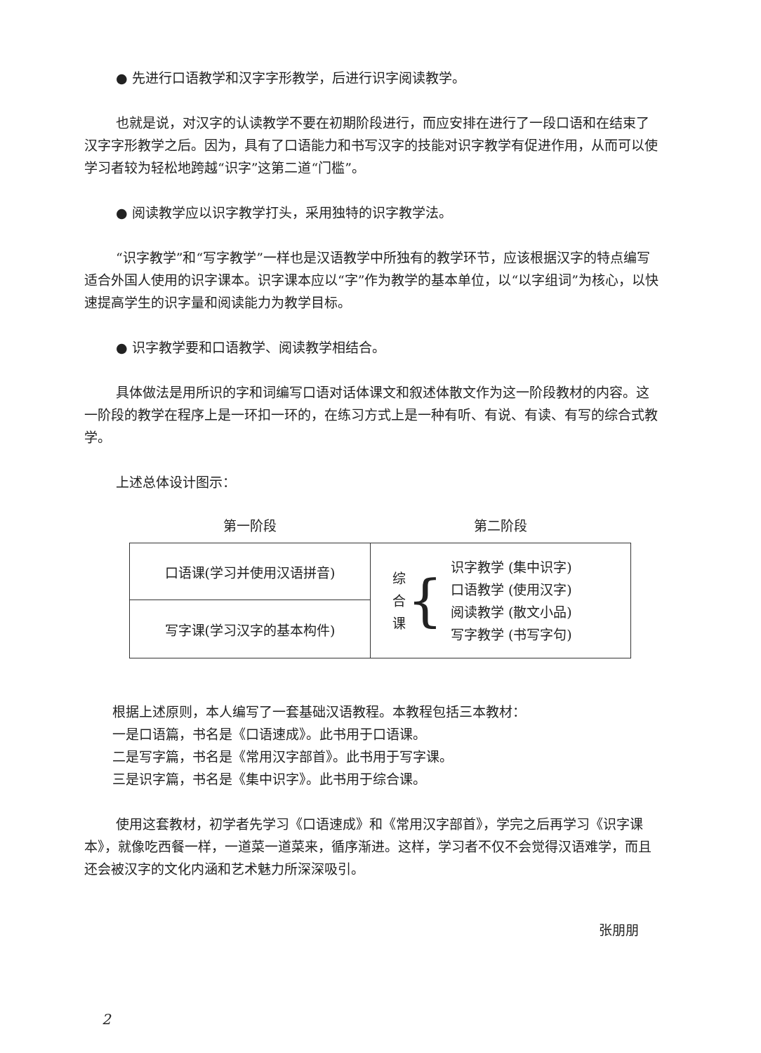● 先进行口语教学和汉字字形教学，后进行识字阅读教学。
也就是说，对汉字的认读教学不要在初期阶段进行，而应安排在进行了一段口语和在结束了汉字字形教学之后。因为，具有了口语能力和书写汉字的技能对识字教学有促进作用，从而可以使学习者较为轻松地跨越“识字”这第二道“门槛”。
● 阅读教学应以识字教学打头，采用独特的识字教学法。
“识字教学”和“写字教学”一样也是汉语教学中所独有的教学环节，应该根据汉字的特点编写适合外国人使用的识字课本。识字课本应以“字”作为教学的基本单位，以“以字组词”为核心，以快速提高学生的识字量和阅读能力为教学目标。
● 识字教学要和口语教学、阅读教学相结合。
具体做法是用所识的字和词编写口语对话体课文和叙述体散文作为这一阶段教材的内容。这一阶段的教学在程序上是一环扣一环的，在练习方式上是一种有听、有说、有读、有写的综合式教学。
上述总体设计图示：
| 第一阶段 | 第二阶段 |
| 口语课(学习并使用汉语拼音) | / 综 合 课 / { / 识字教学 (集中识字) 口语教学 (使用汉字) 阅读教学 (散文小品) 写字教学 (书写字句) / |
| 写字课(学习汉字的基本构件) | |
根据上述原则，本人编写了一套基础汉语教程。本教程包括三本教材：
一是口语篇，书名是《口语速成》。此书用于口语课。
二是写字篇，书名是《常用汉字部首》。此书用于写字课。
三是识字篇，书名是《集中识字》。此书用于综合课。
使用这套教材，初学者先学习《口语速成》和《常用汉字部首》，学完之后再学习《识字课本》，就像吃西餐一样，一道菜一道菜来，循序渐进。这样，学习者不仅不会觉得汉语难学，而且还会被汉字的文化内涵和艺术魅力所深深吸引。
张朋朋
2